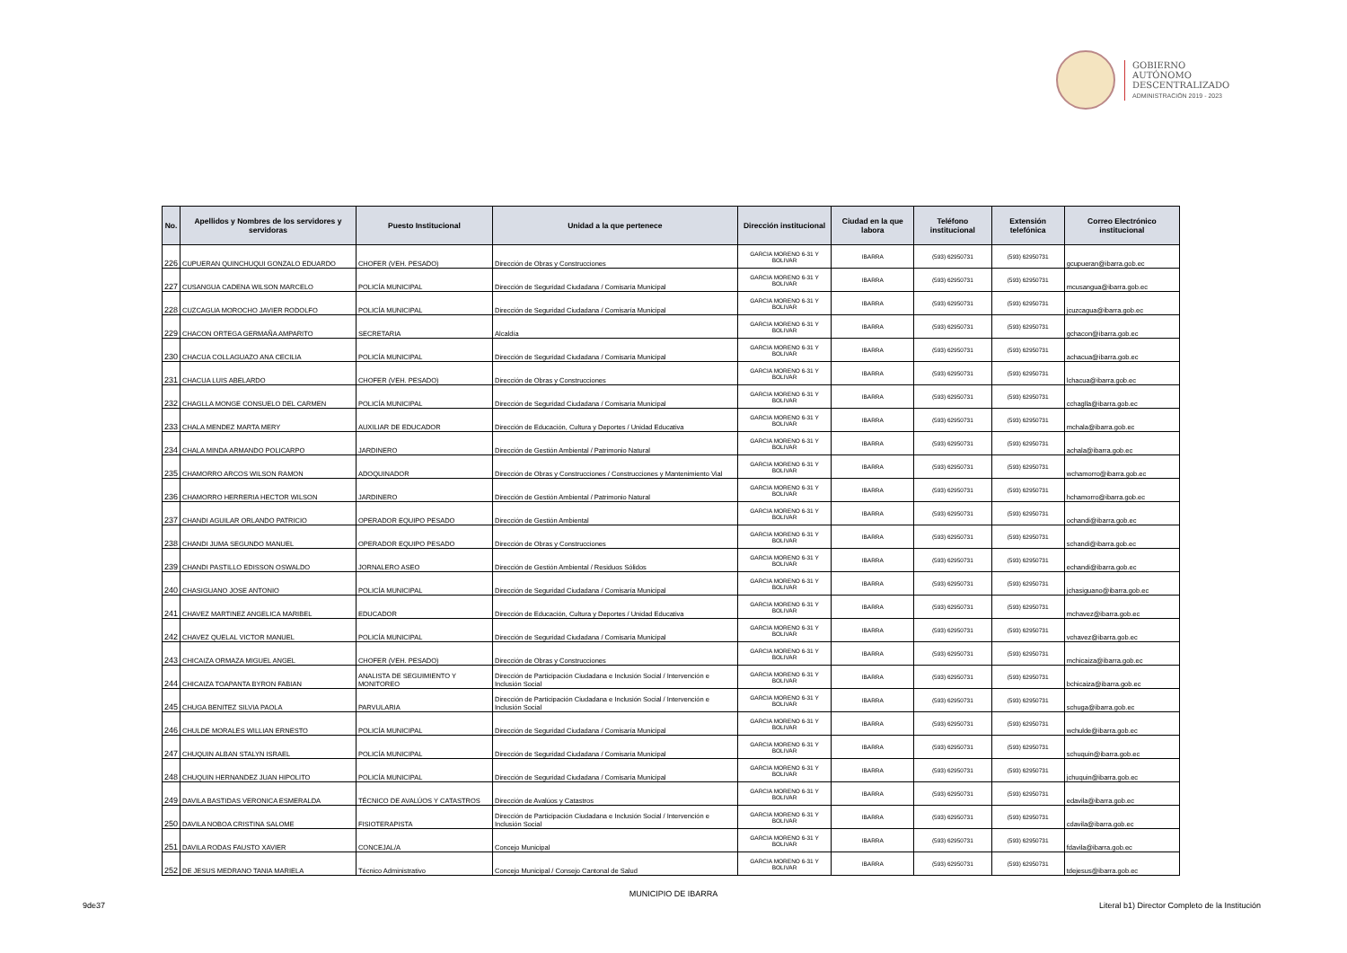GOBIERNO
AUTÓNOMO
DESCENTRALIZADO
ADMINISTRACIÓN 2019 - 2023
| No. | Apellidos y Nombres de los servidores y servidoras | Puesto Institucional | Unidad a la que pertenece | Dirección institucional | Ciudad en la que labora | Teléfono institucional | Extensión telefónica | Correo Electrónico institucional |
| --- | --- | --- | --- | --- | --- | --- | --- | --- |
| 226 | CUPUERAN QUINCHUQUI GONZALO EDUARDO | CHOFER (VEH. PESADO) | Dirección de Obras y Construcciones | GARCIA MORENO 6-31 Y BOLIVAR | IBARRA | (593) 62950731 | (593) 62950731 | gcupueran@ibarra.gob.ec |
| 227 | CUSANGUA CADENA WILSON MARCELO | POLICÍA MUNICIPAL | Dirección de Seguridad Ciudadana / Comisaría Municipal | GARCIA MORENO 6-31 Y BOLIVAR | IBARRA | (593) 62950731 | (593) 62950731 | mcusangua@ibarra.gob.ec |
| 228 | CUZCAGUA MOROCHO JAVIER RODOLFO | POLICÍA MUNICIPAL | Dirección de Seguridad Ciudadana / Comisaría Municipal | GARCIA MORENO 6-31 Y BOLIVAR | IBARRA | (593) 62950731 | (593) 62950731 | jcuzcagua@ibarra.gob.ec |
| 229 | CHACON ORTEGA GERMAÑA AMPARITO | SECRETARIA | Alcaldía | GARCIA MORENO 6-31 Y BOLIVAR | IBARRA | (593) 62950731 | (593) 62950731 | gchacon@ibarra.gob.ec |
| 230 | CHACUA COLLAGUAZO ANA CECILIA | POLICÍA MUNICIPAL | Dirección de Seguridad Ciudadana / Comisaría Municipal | GARCIA MORENO 6-31 Y BOLIVAR | IBARRA | (593) 62950731 | (593) 62950731 | achacua@ibarra.gob.ec |
| 231 | CHACUA LUIS ABELARDO | CHOFER (VEH. PESADO) | Dirección de Obras y Construcciones | GARCIA MORENO 6-31 Y BOLIVAR | IBARRA | (593) 62950731 | (593) 62950731 | lchacua@ibarra.gob.ec |
| 232 | CHAGLLA MONGE CONSUELO DEL CARMEN | POLICÍA MUNICIPAL | Dirección de Seguridad Ciudadana / Comisaría Municipal | GARCIA MORENO 6-31 Y BOLIVAR | IBARRA | (593) 62950731 | (593) 62950731 | cchaglla@ibarra.gob.ec |
| 233 | CHALA MENDEZ MARTA MERY | AUXILIAR DE EDUCADOR | Dirección de Educación, Cultura y Deportes / Unidad Educativa | GARCIA MORENO 6-31 Y BOLIVAR | IBARRA | (593) 62950731 | (593) 62950731 | mchala@ibarra.gob.ec |
| 234 | CHALA MINDA ARMANDO POLICARPO | JARDINERO | Dirección de Gestión Ambiental / Patrimonio Natural | GARCIA MORENO 6-31 Y BOLIVAR | IBARRA | (593) 62950731 | (593) 62950731 | achala@ibarra.gob.ec |
| 235 | CHAMORRO ARCOS WILSON RAMON | ADOQUINADOR | Dirección de Obras y Construcciones / Construcciones y Mantenimiento Vial | GARCIA MORENO 6-31 Y BOLIVAR | IBARRA | (593) 62950731 | (593) 62950731 | wchamorro@ibarra.gob.ec |
| 236 | CHAMORRO HERRERIA HECTOR WILSON | JARDINERO | Dirección de Gestión Ambiental / Patrimonio Natural | GARCIA MORENO 6-31 Y BOLIVAR | IBARRA | (593) 62950731 | (593) 62950731 | hchamorro@ibarra.gob.ec |
| 237 | CHANDI AGUILAR ORLANDO PATRICIO | OPERADOR EQUIPO PESADO | Dirección de Gestión Ambiental | GARCIA MORENO 6-31 Y BOLIVAR | IBARRA | (593) 62950731 | (593) 62950731 | ochandi@ibarra.gob.ec |
| 238 | CHANDI JUMA SEGUNDO MANUEL | OPERADOR EQUIPO PESADO | Dirección de Obras y Construcciones | GARCIA MORENO 6-31 Y BOLIVAR | IBARRA | (593) 62950731 | (593) 62950731 | schandi@ibarra.gob.ec |
| 239 | CHANDI PASTILLO EDISSON OSWALDO | JORNALERO ASEO | Dirección de Gestión Ambiental / Residuos Sólidos | GARCIA MORENO 6-31 Y BOLIVAR | IBARRA | (593) 62950731 | (593) 62950731 | echandi@ibarra.gob.ec |
| 240 | CHASIGUANO JOSE ANTONIO | POLICÍA MUNICIPAL | Dirección de Seguridad Ciudadana / Comisaría Municipal | GARCIA MORENO 6-31 Y BOLIVAR | IBARRA | (593) 62950731 | (593) 62950731 | jchasiguano@ibarra.gob.ec |
| 241 | CHAVEZ MARTINEZ ANGELICA MARIBEL | EDUCADOR | Dirección de Educación, Cultura y Deportes / Unidad Educativa | GARCIA MORENO 6-31 Y BOLIVAR | IBARRA | (593) 62950731 | (593) 62950731 | mchavez@ibarra.gob.ec |
| 242 | CHAVEZ QUELAL VICTOR MANUEL | POLICÍA MUNICIPAL | Dirección de Seguridad Ciudadana / Comisaría Municipal | GARCIA MORENO 6-31 Y BOLIVAR | IBARRA | (593) 62950731 | (593) 62950731 | vchavez@ibarra.gob.ec |
| 243 | CHICAIZA ORMAZA MIGUEL ANGEL | CHOFER (VEH. PESADO) | Dirección de Obras y Construcciones | GARCIA MORENO 6-31 Y BOLIVAR | IBARRA | (593) 62950731 | (593) 62950731 | mchicaiza@ibarra.gob.ec |
| 244 | CHICAIZA TOAPANTA BYRON FABIAN | ANALISTA DE SEGUIMIENTO Y MONITOREO | Dirección de Participación Ciudadana e Inclusión Social / Intervención e Inclusión Social | GARCIA MORENO 6-31 Y BOLIVAR | IBARRA | (593) 62950731 | (593) 62950731 | bchicaiza@ibarra.gob.ec |
| 245 | CHUGA BENITEZ SILVIA PAOLA | PARVULARIA | Dirección de Participación Ciudadana e Inclusión Social / Intervención e Inclusión Social | GARCIA MORENO 6-31 Y BOLIVAR | IBARRA | (593) 62950731 | (593) 62950731 | schuga@ibarra.gob.ec |
| 246 | CHULDE MORALES WILLIAN ERNESTO | POLICÍA MUNICIPAL | Dirección de Seguridad Ciudadana / Comisaría Municipal | GARCIA MORENO 6-31 Y BOLIVAR | IBARRA | (593) 62950731 | (593) 62950731 | wchulde@ibarra.gob.ec |
| 247 | CHUQUIN ALBAN STALYN ISRAEL | POLICÍA MUNICIPAL | Dirección de Seguridad Ciudadana / Comisaría Municipal | GARCIA MORENO 6-31 Y BOLIVAR | IBARRA | (593) 62950731 | (593) 62950731 | schuquin@ibarra.gob.ec |
| 248 | CHUQUIN HERNANDEZ JUAN HIPOLITO | POLICÍA MUNICIPAL | Dirección de Seguridad Ciudadana / Comisaría Municipal | GARCIA MORENO 6-31 Y BOLIVAR | IBARRA | (593) 62950731 | (593) 62950731 | jchuquin@ibarra.gob.ec |
| 249 | DAVILA BASTIDAS VERONICA ESMERALDA | TÉCNICO DE AVALÚOS Y CATASTROS | Dirección de Avalúos y Catastros | GARCIA MORENO 6-31 Y BOLIVAR | IBARRA | (593) 62950731 | (593) 62950731 | edavila@ibarra.gob.ec |
| 250 | DAVILA NOBOA CRISTINA SALOME | FISIOTERAPISTA | Dirección de Participación Ciudadana e Inclusión Social / Intervención e Inclusión Social | GARCIA MORENO 6-31 Y BOLIVAR | IBARRA | (593) 62950731 | (593) 62950731 | cdavila@ibarra.gob.ec |
| 251 | DAVILA RODAS FAUSTO XAVIER | CONCEJAL/A | Concejo Municipal | GARCIA MORENO 6-31 Y BOLIVAR | IBARRA | (593) 62950731 | (593) 62950731 | fdavila@ibarra.gob.ec |
| 252 | DE JESUS MEDRANO TANIA MARIELA | Técnico Administrativo | Concejo Municipal / Consejo Cantonal de Salud | GARCIA MORENO 6-31 Y BOLIVAR | IBARRA | (593) 62950731 | (593) 62950731 | tdejesus@ibarra.gob.ec |
MUNICIPIO DE IBARRA
9de37
Literal b1) Director Completo de la Institución